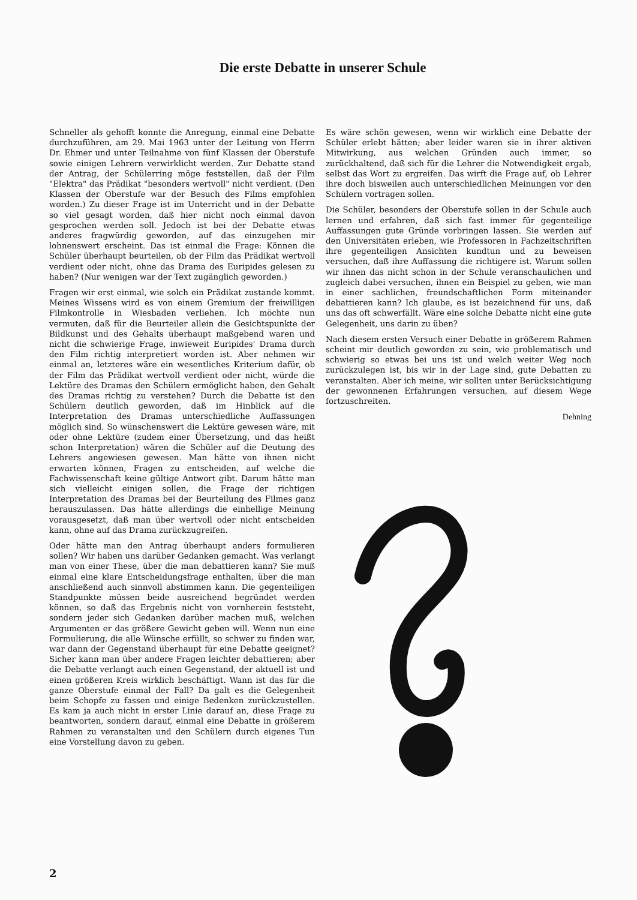Die erste Debatte in unserer Schule
Schneller als gehofft konnte die Anregung, einmal eine Debatte durchzuführen, am 29. Mai 1963 unter der Leitung von Herrn Dr. Ehmer und unter Teilnahme von fünf Klassen der Oberstufe sowie einigen Lehrern verwirklicht werden. Zur Debatte stand der Antrag, der Schülerring möge feststellen, daß der Film "Elektra" das Prädikat "besonders wertvoll" nicht verdient. (Den Klassen der Oberstufe war der Besuch des Films empfohlen worden.) Zu dieser Frage ist im Unterricht und in der Debatte so viel gesagt worden, daß hier nicht noch einmal davon gesprochen werden soll. Jedoch ist bei der Debatte etwas anderes fragwürdig geworden, auf das einzugehen mir lohnenswert erscheint. Das ist einmal die Frage: Können die Schüler überhaupt beurteilen, ob der Film das Prädikat wertvoll verdient oder nicht, ohne das Drama des Euripides gelesen zu haben? (Nur wenigen war der Text zugänglich geworden.)
Fragen wir erst einmal, wie solch ein Prädikat zustande kommt. Meines Wissens wird es von einem Gremium der freiwilligen Filmkontrolle in Wiesbaden verliehen. Ich möchte nun vermuten, daß für die Beurteiler allein die Gesichtspunkte der Bildkunst und des Gehalts überhaupt maßgebend waren und nicht die schwierige Frage, inwieweit Euripides' Drama durch den Film richtig interpretiert worden ist. Aber nehmen wir einmal an, letzteres wäre ein wesentliches Kriterium dafür, ob der Film das Prädikat wertvoll verdient oder nicht, würde die Lektüre des Dramas den Schülern ermöglicht haben, den Gehalt des Dramas richtig zu verstehen? Durch die Debatte ist den Schülern deutlich geworden, daß im Hinblick auf die Interpretation des Dramas unterschiedliche Auffassungen möglich sind. So wünschenswert die Lektüre gewesen wäre, mit oder ohne Lektüre (zudem einer Übersetzung, und das heißt schon Interpretation) wären die Schüler auf die Deutung des Lehrers angewiesen gewesen. Man hätte von ihnen nicht erwarten können, Fragen zu entscheiden, auf welche die Fachwissenschaft keine gültige Antwort gibt. Darum hätte man sich vielleicht einigen sollen, die Frage der richtigen Interpretation des Dramas bei der Beurteilung des Filmes ganz herauszulassen. Das hätte allerdings die einhellige Meinung vorausgesetzt, daß man über wertvoll oder nicht entscheiden kann, ohne auf das Drama zurückzugreifen.
Oder hätte man den Antrag überhaupt anders formulieren sollen? Wir haben uns darüber Gedanken gemacht. Was verlangt man von einer These, über die man debattieren kann? Sie muß einmal eine klare Entscheidungsfrage enthalten, über die man anschließend auch sinnvoll abstimmen kann. Die gegenteiligen Standpunkte müssen beide ausreichend begründet werden können, so daß das Ergebnis nicht von vornherein feststeht, sondern jeder sich Gedanken darüber machen muß, welchen Argumenten er das größere Gewicht geben will. Wenn nun eine Formulierung, die alle Wünsche erfüllt, so schwer zu finden war, war dann der Gegenstand überhaupt für eine Debatte geeignet? Sicher kann man über andere Fragen leichter debattieren; aber die Debatte verlangt auch einen Gegenstand, der aktuell ist und einen größeren Kreis wirklich beschäftigt. Wann ist das für die ganze Oberstufe einmal der Fall? Da galt es die Gelegenheit beim Schopfe zu fassen und einige Bedenken zurückzustellen. Es kam ja auch nicht in erster Linie darauf an, diese Frage zu beantworten, sondern darauf, einmal eine Debatte in größerem Rahmen zu veranstalten und den Schülern durch eigenes Tun eine Vorstellung davon zu geben.
Es wäre schön gewesen, wenn wir wirklich eine Debatte der Schüler erlebt hätten; aber leider waren sie in ihrer aktiven Mitwirkung, aus welchen Gründen auch immer, so zurückhaltend, daß sich für die Lehrer die Notwendigkeit ergab, selbst das Wort zu ergreifen. Das wirft die Frage auf, ob Lehrer ihre doch bisweilen auch unterschiedlichen Meinungen vor den Schülern vortragen sollen.
Die Schüler, besonders der Oberstufe sollen in der Schule auch lernen und erfahren, daß sich fast immer für gegenteilige Auffassungen gute Gründe vorbringen lassen. Sie werden auf den Universitäten erleben, wie Professoren in Fachzeitschriften ihre gegenteiligen Ansichten kundtun und zu beweisen versuchen, daß ihre Auffassung die richtigere ist. Warum sollen wir ihnen das nicht schon in der Schule veranschaulichen und zugleich dabei versuchen, ihnen ein Beispiel zu geben, wie man in einer sachlichen, freundschaftlichen Form miteinander debattieren kann? Ich glaube, es ist bezeichnend für uns, daß uns das oft schwerfällt. Wäre eine solche Debatte nicht eine gute Gelegenheit, uns darin zu üben?
Nach diesem ersten Versuch einer Debatte in größerem Rahmen scheint mir deutlich geworden zu sein, wie problematisch und schwierig so etwas bei uns ist und welch weiter Weg noch zurückzulegen ist, bis wir in der Lage sind, gute Debatten zu veranstalten. Aber ich meine, wir sollten unter Berücksichtigung der gewonnenen Erfahrungen versuchen, auf diesem Wege fortzuschreiten.
Dehning
2